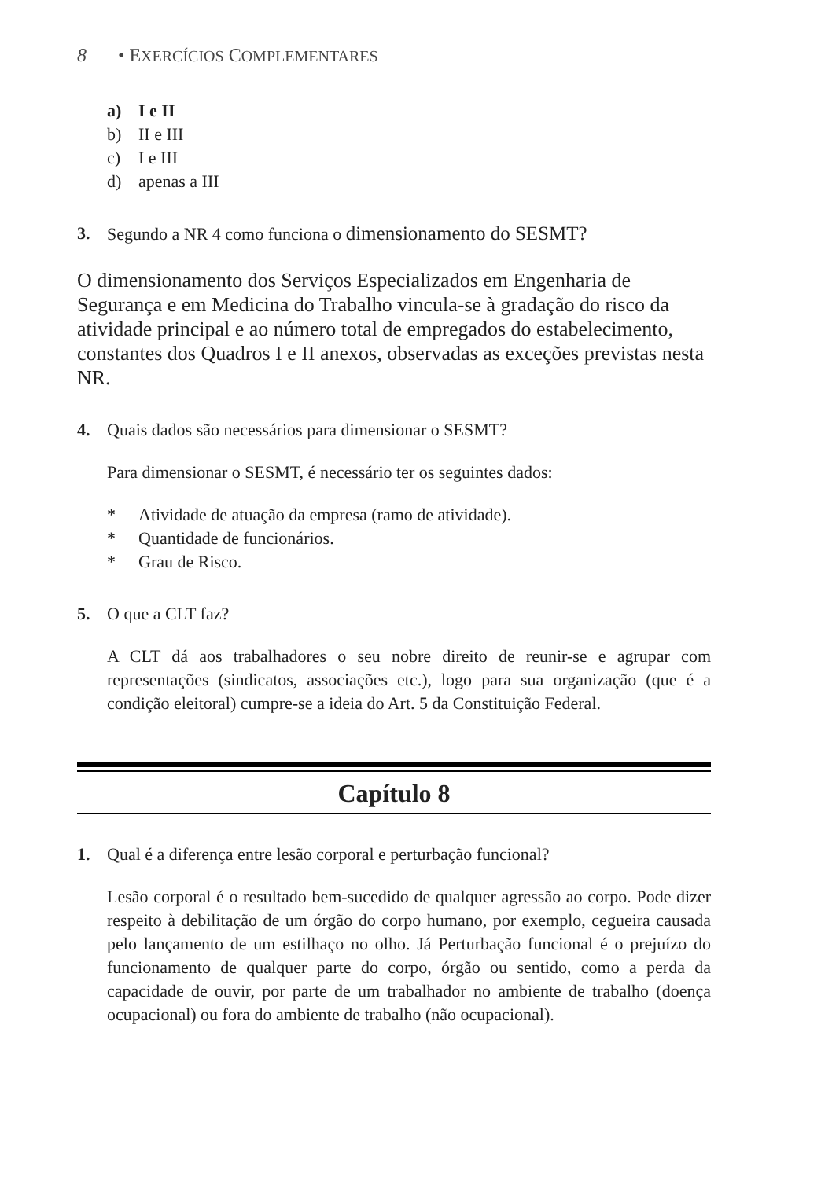8 • EXERCÍCIOS COMPLEMENTARES
a) I e II
b) II e III
c) I e III
d) apenas a III
3. Segundo a NR 4 como funciona o dimensionamento do SESMT?
O dimensionamento dos Serviços Especializados em Engenharia de Segurança e em Medicina do Trabalho vincula-se à gradação do risco da atividade principal e ao número total de empregados do estabelecimento, constantes dos Quadros I e II anexos, observadas as exceções previstas nesta NR.
4. Quais dados são necessários para dimensionar o SESMT?
Para dimensionar o SESMT, é necessário ter os seguintes dados:
* Atividade de atuação da empresa (ramo de atividade).
* Quantidade de funcionários.
* Grau de Risco.
5. O que a CLT faz?
A CLT dá aos trabalhadores o seu nobre direito de reunir-se e agrupar com representações (sindicatos, associações etc.), logo para sua organização (que é a condição eleitoral) cumpre-se a ideia do Art. 5 da Constituição Federal.
Capítulo 8
1. Qual é a diferença entre lesão corporal e perturbação funcional?
Lesão corporal é o resultado bem-sucedido de qualquer agressão ao corpo. Pode dizer respeito à debilitação de um órgão do corpo humano, por exemplo, cegueira causada pelo lançamento de um estilhaço no olho. Já Perturbação funcional é o prejuízo do funcionamento de qualquer parte do corpo, órgão ou sentido, como a perda da capacidade de ouvir, por parte de um trabalhador no ambiente de trabalho (doença ocupacional) ou fora do ambiente de trabalho (não ocupacional).